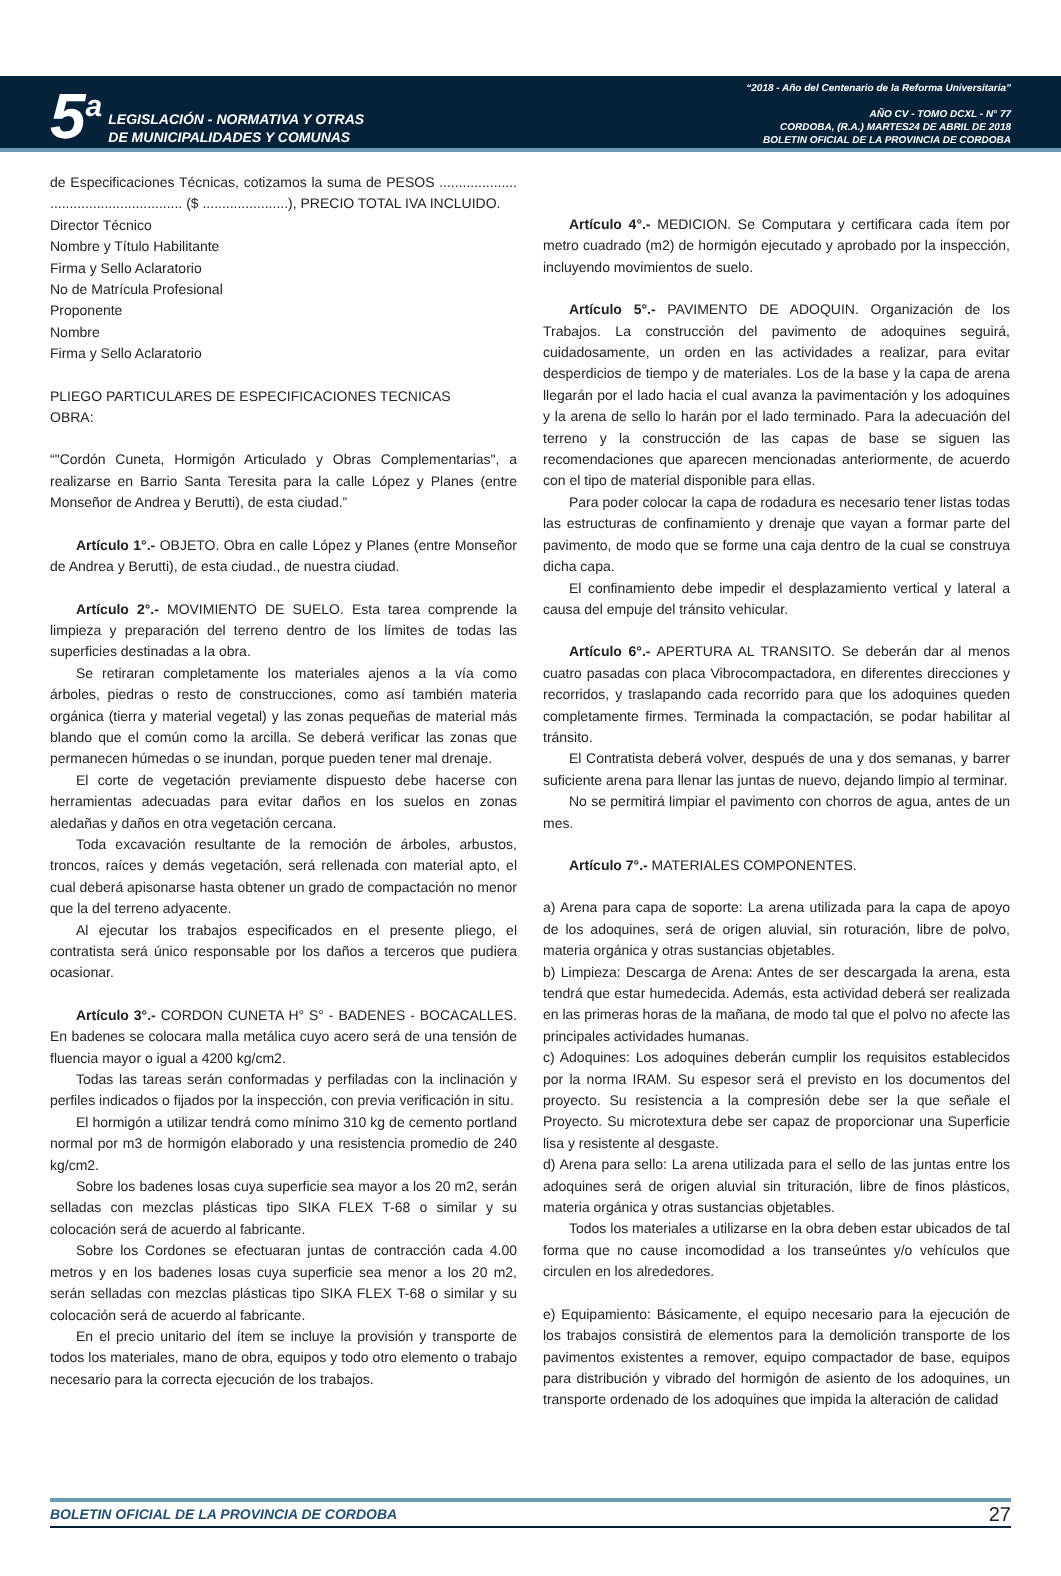5<sup>a</sup>
LEGISLACIÓN - NORMATIVA Y OTRAS
DE MUNICIPALIDADES Y COMUNAS
“2018 - Año del Centenario de la Reforma Universitaria”
AÑO CV - TOMO DCXL - N° 77
CORDOBA, (R.A.) MARTES24 DE ABRIL DE 2018
BOLETIN OFICIAL DE LA PROVINCIA DE CORDOBA
de Especificaciones Técnicas, cotizamos la suma de PESOS .................... .................................. ($ ......................), PRECIO TOTAL IVA INCLUIDO.
Director Técnico
Nombre y Título Habilitante
Firma y Sello Aclaratorio
No de Matrícula Profesional
Proponente
Nombre
Firma y Sello Aclaratorio
PLIEGO PARTICULARES DE ESPECIFICACIONES TECNICAS
OBRA:
“"Cordón Cuneta, Hormigón Articulado y Obras Complementarias", a realizarse en Barrio Santa Teresita para la calle López y Planes (entre Monseñor de Andrea y Berutti), de esta ciudad.”
Artículo 1°.- OBJETO. Obra en calle López y Planes (entre Monseñor de Andrea y Berutti), de esta ciudad., de nuestra ciudad.
Artículo 2°.- MOVIMIENTO DE SUELO. Esta tarea comprende la limpieza y preparación del terreno dentro de los límites de todas las superficies destinadas a la obra.
Se retiraran completamente los materiales ajenos a la vía como árboles, piedras o resto de construcciones, como así también materia orgánica (tierra y material vegetal) y las zonas pequeñas de material más blando que el común como la arcilla. Se deberá verificar las zonas que permanecen húmedas o se inundan, porque pueden tener mal drenaje.
El corte de vegetación previamente dispuesto debe hacerse con herramientas adecuadas para evitar daños en los suelos en zonas aledañas y daños en otra vegetación cercana.
Toda excavación resultante de la remoción de árboles, arbustos, troncos, raíces y demás vegetación, será rellenada con material apto, el cual deberá apisonarse hasta obtener un grado de compactación no menor que la del terreno adyacente.
Al ejecutar los trabajos especificados en el presente pliego, el contratista será único responsable por los daños a terceros que pudiera ocasionar.
Artículo 3°.- CORDON CUNETA H° S° - BADENES - BOCACALLES. En badenes se colocara malla metálica cuyo acero será de una tensión de fluencia mayor o igual a 4200 kg/cm2.
Todas las tareas serán conformadas y perfiladas con la inclinación y perfiles indicados o fijados por la inspección, con previa verificación in situ.
El hormigón a utilizar tendrá como mínimo 310 kg de cemento portland normal por m3 de hormigón elaborado y una resistencia promedio de 240 kg/cm2.
Sobre los badenes losas cuya superficie sea mayor a los 20 m2, serán selladas con mezclas plásticas tipo SIKA FLEX T-68 o similar y su colocación será de acuerdo al fabricante.
Sobre los Cordones se efectuaran juntas de contracción cada 4.00 metros y en los badenes losas cuya superficie sea menor a los 20 m2, serán selladas con mezclas plásticas tipo SIKA FLEX T-68 o similar y su colocación será de acuerdo al fabricante.
En el precio unitario del ítem se incluye la provisión y transporte de todos los materiales, mano de obra, equipos y todo otro elemento o trabajo necesario para la correcta ejecución de los trabajos.
Artículo 4°.- MEDICION. Se Computara y certificara cada ítem por metro cuadrado (m2) de hormigón ejecutado y aprobado por la inspección, incluyendo movimientos de suelo.
Artículo 5°.- PAVIMENTO DE ADOQUIN. Organización de los Trabajos. La construcción del pavimento de adoquines seguirá, cuidadosamente, un orden en las actividades a realizar, para evitar desperdicios de tiempo y de materiales. Los de la base y la capa de arena llegarán por el lado hacia el cual avanza la pavimentación y los adoquines y la arena de sello lo harán por el lado terminado. Para la adecuación del terreno y la construcción de las capas de base se siguen las recomendaciones que aparecen mencionadas anteriormente, de acuerdo con el tipo de material disponible para ellas.
Para poder colocar la capa de rodadura es necesario tener listas todas las estructuras de confinamiento y drenaje que vayan a formar parte del pavimento, de modo que se forme una caja dentro de la cual se construya dicha capa.
El confinamiento debe impedir el desplazamiento vertical y lateral a causa del empuje del tránsito vehicular.
Artículo 6°.- APERTURA AL TRANSITO. Se deberán dar al menos cuatro pasadas con placa Vibrocompactadora, en diferentes direcciones y recorridos, y traslapando cada recorrido para que los adoquines queden completamente firmes. Terminada la compactación, se podar habilitar al tránsito.
El Contratista deberá volver, después de una y dos semanas, y barrer suficiente arena para llenar las juntas de nuevo, dejando limpio al terminar.
No se permitirá limpiar el pavimento con chorros de agua, antes de un mes.
Artículo 7°.- MATERIALES COMPONENTES.
a) Arena para capa de soporte: La arena utilizada para la capa de apoyo de los adoquines, será de origen aluvial, sin roturación, libre de polvo, materia orgánica y otras sustancias objetables.
b) Limpieza: Descarga de Arena: Antes de ser descargada la arena, esta tendrá que estar humedecida. Además, esta actividad deberá ser realizada en las primeras horas de la mañana, de modo tal que el polvo no afecte las principales actividades humanas.
c) Adoquines: Los adoquines deberán cumplir los requisitos establecidos por la norma IRAM. Su espesor será el previsto en los documentos del proyecto. Su resistencia a la compresión debe ser la que señale el Proyecto. Su microtextura debe ser capaz de proporcionar una Superficie lisa y resistente al desgaste.
d) Arena para sello: La arena utilizada para el sello de las juntas entre los adoquines será de origen aluvial sin trituración, libre de finos plásticos, materia orgánica y otras sustancias objetables.
Todos los materiales a utilizarse en la obra deben estar ubicados de tal forma que no cause incomodidad a los transeúntes y/o vehículos que circulen en los alrededores.
e) Equipamiento: Básicamente, el equipo necesario para la ejecución de los trabajos consistirá de elementos para la demolición transporte de los pavimentos existentes a remover, equipo compactador de base, equipos para distribución y vibrado del hormigón de asiento de los adoquines, un transporte ordenado de los adoquines que impida la alteración de calidad
BOLETIN OFICIAL DE LA PROVINCIA DE CORDOBA 27